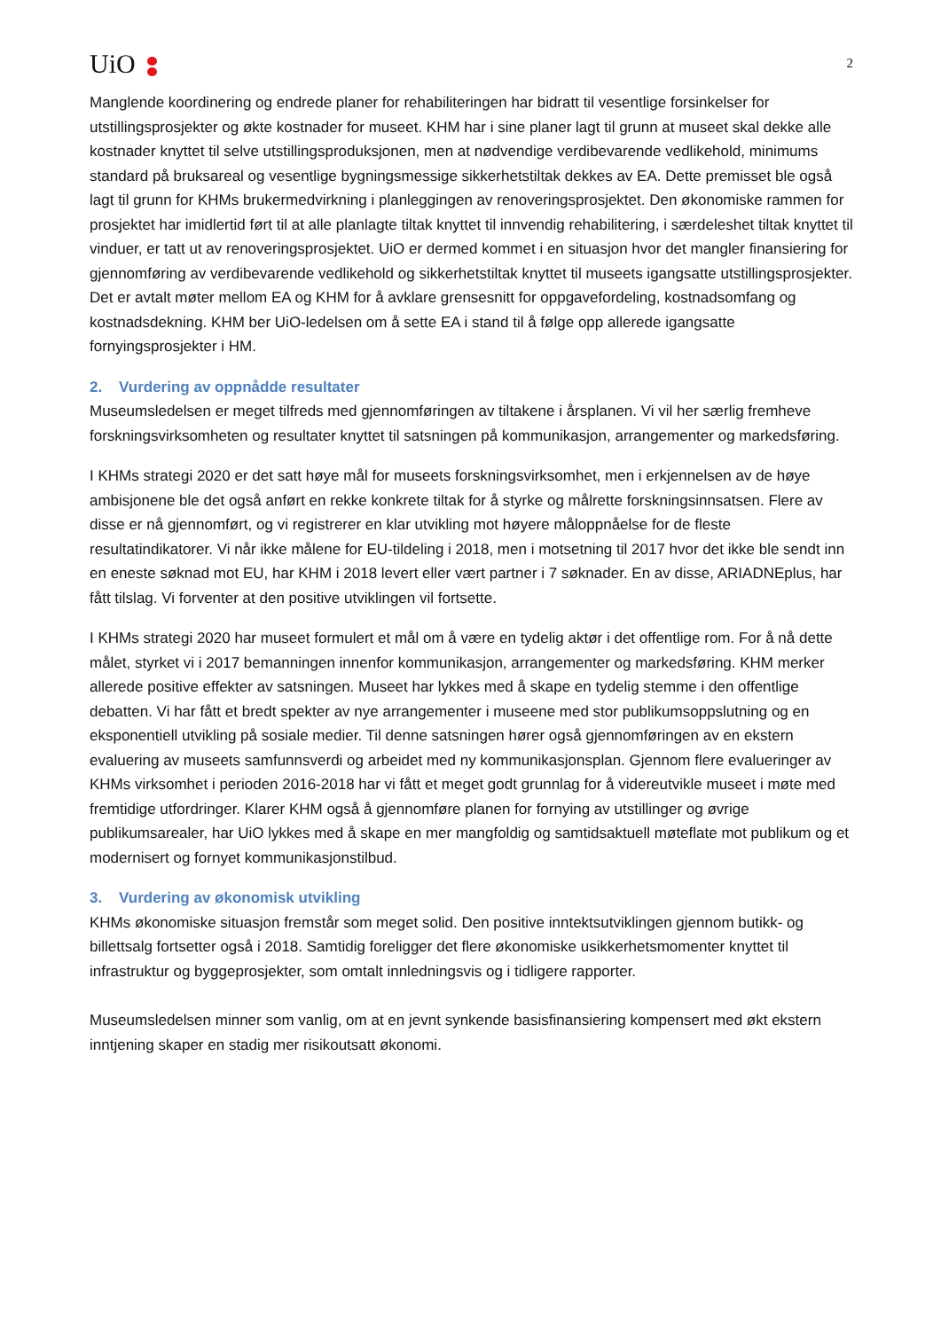UiO
2
Manglende koordinering og endrede planer for rehabiliteringen har bidratt til vesentlige forsinkelser for utstillingsprosjekter og økte kostnader for museet. KHM har i sine planer lagt til grunn at museet skal dekke alle kostnader knyttet til selve utstillingsproduksjonen, men at nødvendige verdibevarende vedlikehold, minimums standard på bruksareal og vesentlige bygningsmessige sikkerhetstiltak dekkes av EA. Dette premisset ble også lagt til grunn for KHMs brukermedvirkning i planleggingen av renoveringsprosjektet. Den økonomiske rammen for prosjektet har imidlertid ført til at alle planlagte tiltak knyttet til innvendig rehabilitering, i særdeleshet tiltak knyttet til vinduer, er tatt ut av renoveringsprosjektet. UiO er dermed kommet i en situasjon hvor det mangler finansiering for gjennomføring av verdibevarende vedlikehold og sikkerhetstiltak knyttet til museets igangsatte utstillingsprosjekter. Det er avtalt møter mellom EA og KHM for å avklare grensesnitt for oppgavefordeling, kostnadsomfang og kostnadsdekning. KHM ber UiO-ledelsen om å sette EA i stand til å følge opp allerede igangsatte fornyingsprosjekter i HM.
2. Vurdering av oppnådde resultater
Museumsledelsen er meget tilfreds med gjennomføringen av tiltakene i årsplanen. Vi vil her særlig fremheve forskningsvirksomheten og resultater knyttet til satsningen på kommunikasjon, arrangementer og markedsføring.
I KHMs strategi 2020 er det satt høye mål for museets forskningsvirksomhet, men i erkjennelsen av de høye ambisjonene ble det også anført en rekke konkrete tiltak for å styrke og målrette forskningsinnsatsen. Flere av disse er nå gjennomført, og vi registrerer en klar utvikling mot høyere måloppnåelse for de fleste resultatindikatorer. Vi når ikke målene for EU-tildeling i 2018, men i motsetning til 2017 hvor det ikke ble sendt inn en eneste søknad mot EU, har KHM i 2018 levert eller vært partner i 7 søknader. En av disse, ARIADNEplus, har fått tilslag. Vi forventer at den positive utviklingen vil fortsette.
I KHMs strategi 2020 har museet formulert et mål om å være en tydelig aktør i det offentlige rom. For å nå dette målet, styrket vi i 2017 bemanningen innenfor kommunikasjon, arrangementer og markedsføring. KHM merker allerede positive effekter av satsningen. Museet har lykkes med å skape en tydelig stemme i den offentlige debatten. Vi har fått et bredt spekter av nye arrangementer i museene med stor publikumsoppslutning og en eksponentiell utvikling på sosiale medier. Til denne satsningen hører også gjennomføringen av en ekstern evaluering av museets samfunnsverdi og arbeidet med ny kommunikasjonsplan. Gjennom flere evalueringer av KHMs virksomhet i perioden 2016-2018 har vi fått et meget godt grunnlag for å videreutvikle museet i møte med fremtidige utfordringer. Klarer KHM også å gjennomføre planen for fornying av utstillinger og øvrige publikumsarealer, har UiO lykkes med å skape en mer mangfoldig og samtidsaktuell møteflate mot publikum og et modernisert og fornyet kommunikasjonstilbud.
3. Vurdering av økonomisk utvikling
KHMs økonomiske situasjon fremstår som meget solid. Den positive inntektsutviklingen gjennom butikk- og billettsalg fortsetter også i 2018. Samtidig foreligger det flere økonomiske usikkerhetsmomenter knyttet til infrastruktur og byggeprosjekter, som omtalt innledningsvis og i tidligere rapporter.
Museumsledelsen minner som vanlig, om at en jevnt synkende basisfinansiering kompensert med økt ekstern inntjening skaper en stadig mer risikoutsatt økonomi.